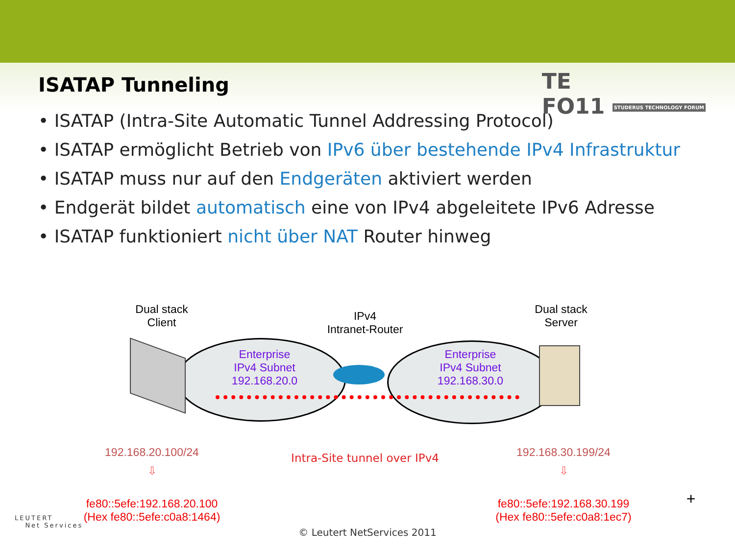TE
FO11 STUDERUS TECHNOLOGY FORUM
ISATAP Tunneling
• ISATAP (Intra-Site Automatic Tunnel Addressing Protocol)
• ISATAP ermöglicht Betrieb von IPv6 über bestehende IPv4 Infrastruktur
• ISATAP muss nur auf den Endgeräten aktiviert werden
• Endgerät bildet automatisch eine von IPv4 abgeleitete IPv6 Adresse
• ISATAP funktioniert nicht über NAT Router hinweg
Dual stack
Client
IPv4
Intranet-Router
Dual stack
Server
Enterprise
IPv4 Subnet
192.168.20.0
Enterprise
IPv4 Subnet
192.168.30.0
192.168.20.100/24
Intra-Site tunnel over IPv4
192.168.30.199/24
⇩ ⇩
fe80::5efe:192.168.20.100
(Hex fe80::5efe:c0a8:1464)
fe80::5efe:192.168.30.199
(Hex fe80::5efe:c0a8:1ec7)
+
LEUTERT
Net Services
© Leutert NetServices 2011